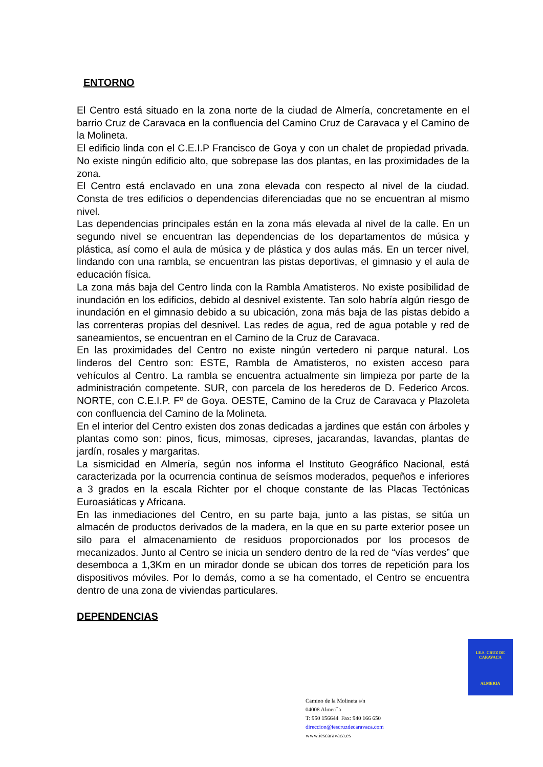ENTORNO
El Centro está situado en la zona norte de la ciudad de Almería, concretamente en el barrio Cruz de Caravaca en la confluencia del Camino Cruz de Caravaca y el Camino de la Molineta.
El edificio linda con el C.E.I.P Francisco de Goya y con un chalet de propiedad privada. No existe ningún edificio alto, que sobrepase las dos plantas, en las proximidades de la zona.
El Centro está enclavado en una zona elevada con respecto al nivel de la ciudad. Consta de tres edificios o dependencias diferenciadas que no se encuentran al mismo nivel.
Las dependencias principales están en la zona más elevada al nivel de la calle. En un segundo nivel se encuentran las dependencias de los departamentos de música y plástica, así como el aula de música y de plástica y dos aulas más. En un tercer nivel, lindando con una rambla, se encuentran las pistas deportivas, el gimnasio y el aula de educación física.
La zona más baja del Centro linda con la Rambla Amatisteros. No existe posibilidad de inundación en los edificios, debido al desnivel existente. Tan solo habría algún riesgo de inundación en el gimnasio debido a su ubicación, zona más baja de las pistas debido a las correnteras propias del desnivel. Las redes de agua, red de agua potable y red de saneamientos, se encuentran en el Camino de la Cruz de Caravaca.
En las proximidades del Centro no existe ningún vertedero ni parque natural. Los linderos del Centro son: ESTE, Rambla de Amatisteros, no existen acceso para vehículos al Centro. La rambla se encuentra actualmente sin limpieza por parte de la administración competente. SUR, con parcela de los herederos de D. Federico Arcos. NORTE, con C.E.I.P. Fº de Goya. OESTE, Camino de la Cruz de Caravaca y Plazoleta con confluencia del Camino de la Molineta.
En el interior del Centro existen dos zonas dedicadas a jardines que están con árboles y plantas como son: pinos, ficus, mimosas, cipreses, jacarandas, lavandas, plantas de jardín, rosales y margaritas.
La sismicidad en Almería, según nos informa el Instituto Geográfico Nacional, está caracterizada por la ocurrencia continua de seísmos moderados, pequeños e inferiores a 3 grados en la escala Richter por el choque constante de las Placas Tectónicas Euroasiáticas y Africana.
En las inmediaciones del Centro, en su parte baja, junto a las pistas, se sitúa un almacén de productos derivados de la madera, en la que en su parte exterior posee un silo para el almacenamiento de residuos proporcionados por los procesos de mecanizados. Junto al Centro se inicia un sendero dentro de la red de “vías verdes” que desemboca a 1,3Km en un mirador donde se ubican dos torres de repetición para los dispositivos móviles. Por lo demás, como a se ha comentado, el Centro se encuentra dentro de una zona de viviendas particulares.
DEPENDENCIAS
I.E.S. CRUZ DE CARAVACA
ALMERIA
Camino de la Molineta s/n
04008 Almerí´a
T: 950 156644 Fax: 940 166 650
direccion@iescruzdecaravaca.com
www.iescaravaca.es